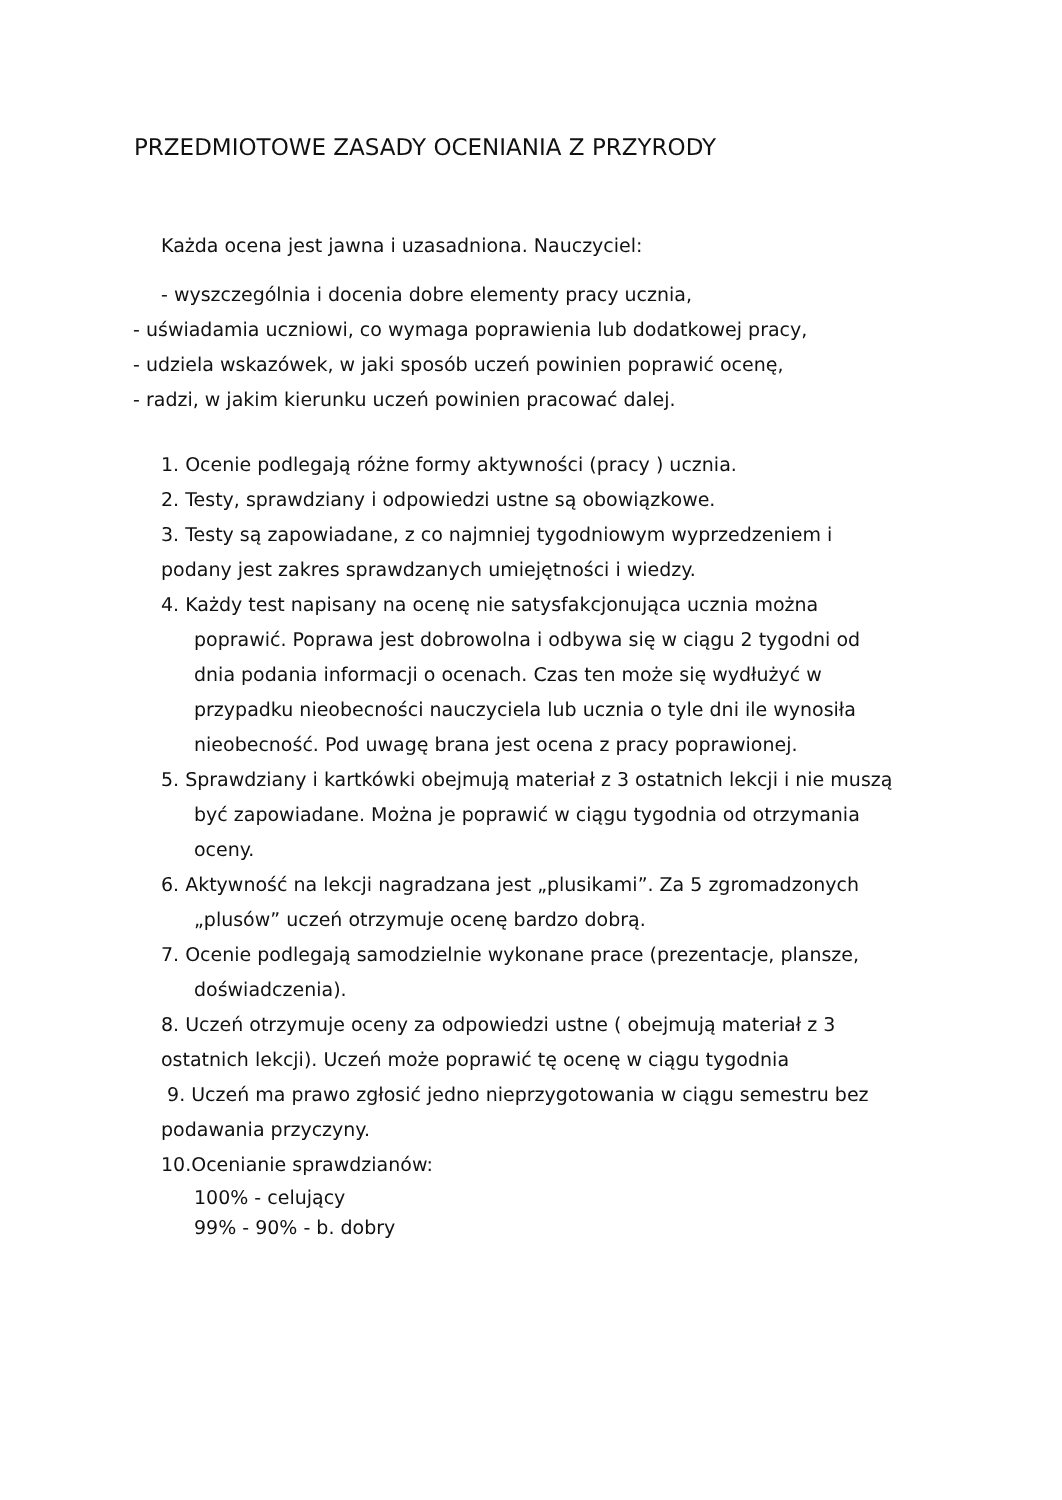PRZEDMIOTOWE ZASADY OCENIANIA Z PRZYRODY
Każda ocena jest jawna i uzasadniona. Nauczyciel:
- wyszczególnia i docenia dobre elementy pracy ucznia,
- uświadamia uczniowi, co wymaga poprawienia lub dodatkowej pracy,
- udziela wskazówek, w jaki sposób uczeń powinien poprawić ocenę,
- radzi, w jakim kierunku uczeń powinien pracować dalej.
1. Ocenie podlegają różne formy aktywności (pracy ) ucznia.
2. Testy, sprawdziany i odpowiedzi ustne są obowiązkowe.
3. Testy są zapowiadane, z co najmniej tygodniowym wyprzedzeniem i podany jest zakres sprawdzanych umiejętności i wiedzy.
4. Każdy test napisany na ocenę nie satysfakcjonująca ucznia można poprawić. Poprawa jest dobrowolna i odbywa się w ciągu 2 tygodni od dnia podania informacji o ocenach. Czas ten może się wydłużyć w przypadku nieobecności nauczyciela lub ucznia o tyle dni ile wynosiła nieobecność. Pod uwagę brana jest ocena z pracy poprawionej.
5. Sprawdziany i kartkówki obejmują materiał z 3 ostatnich lekcji i nie muszą być zapowiadane. Można je poprawić w ciągu tygodnia od otrzymania oceny.
6. Aktywność na lekcji nagradzana jest „plusikami”. Za 5 zgromadzonych „plusów” uczeń otrzymuje ocenę bardzo dobrą.
7. Ocenie podlegają samodzielnie wykonane prace (prezentacje, plansze, doświadczenia).
8. Uczeń otrzymuje oceny za odpowiedzi ustne ( obejmują materiał z 3 ostatnich lekcji). Uczeń może poprawić tę ocenę w ciągu tygodnia
9. Uczeń ma prawo zgłosić jedno nieprzygotowania w ciągu semestru bez podawania przyczyny.
10.Ocenianie sprawdzianów:
100% - celujący
99% - 90% - b. dobry